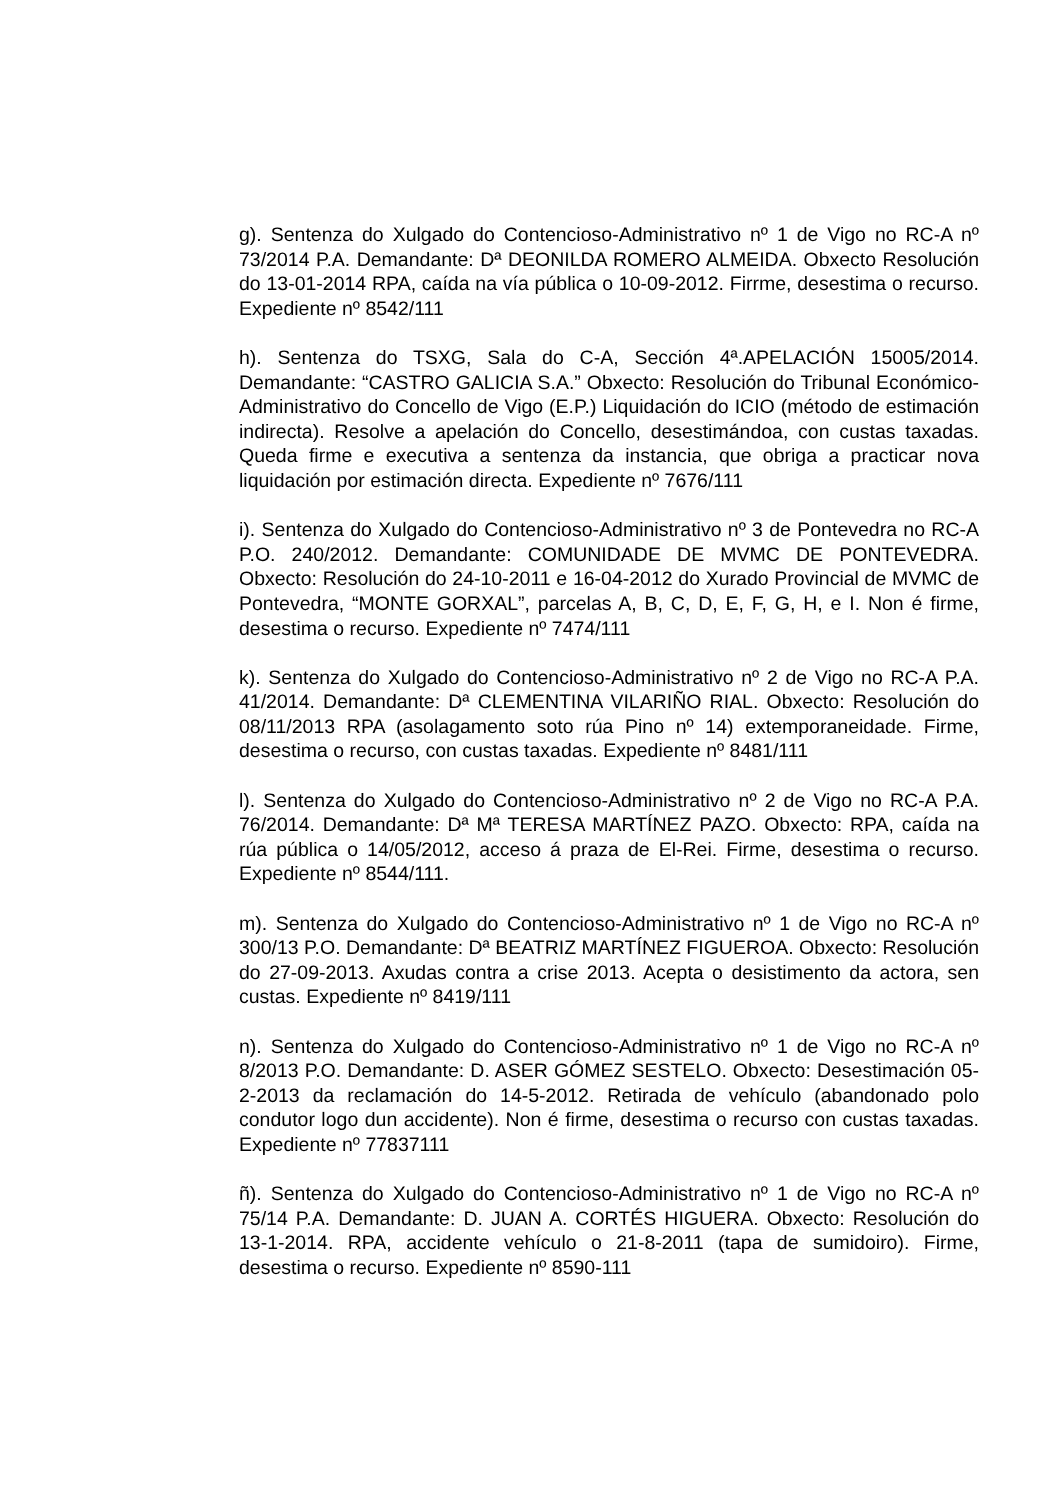g). Sentenza do Xulgado do Contencioso-Administrativo nº 1 de Vigo no RC-A nº 73/2014 P.A. Demandante: Dª DEONILDA ROMERO ALMEIDA. Obxecto Resolución do 13-01-2014 RPA, caída na vía pública o 10-09-2012. Firrme, desestima o recurso. Expediente nº 8542/111
h). Sentenza do TSXG, Sala do C-A, Sección 4ª.APELACIÓN 15005/2014. Demandante: “CASTRO GALICIA S.A.” Obxecto: Resolución do Tribunal Económico-Administrativo do Concello de Vigo (E.P.) Liquidación do ICIO (método de estimación indirecta). Resolve a apelación do Concello, desestimándoa, con custas taxadas. Queda firme e executiva a sentenza da instancia, que obriga a practicar nova liquidación por estimación directa. Expediente nº 7676/111
i). Sentenza do Xulgado do Contencioso-Administrativo nº 3 de Pontevedra no RC-A P.O. 240/2012. Demandante: COMUNIDADE DE MVMC DE PONTEVEDRA. Obxecto: Resolución do 24-10-2011 e 16-04-2012 do Xurado Provincial de MVMC de Pontevedra, “MONTE GORXAL”, parcelas A, B, C, D, E, F, G, H, e I. Non é firme, desestima o recurso. Expediente nº 7474/111
k). Sentenza do Xulgado do Contencioso-Administrativo nº 2 de Vigo no RC-A P.A. 41/2014. Demandante: Dª CLEMENTINA VILARIÑO RIAL. Obxecto: Resolución do 08/11/2013 RPA (asolagamento soto rúa Pino nº 14) extemporaneidade. Firme, desestima o recurso, con custas taxadas. Expediente nº 8481/111
l). Sentenza do Xulgado do Contencioso-Administrativo nº 2 de Vigo no RC-A P.A. 76/2014. Demandante: Dª Mª TERESA MARTÍNEZ PAZO. Obxecto: RPA, caída na rúa pública o 14/05/2012, acceso á praza de El-Rei. Firme, desestima o recurso. Expediente nº 8544/111.
m). Sentenza do Xulgado do Contencioso-Administrativo nº 1 de Vigo no RC-A nº 300/13 P.O. Demandante: Dª BEATRIZ MARTÍNEZ FIGUEROA. Obxecto: Resolución do 27-09-2013. Axudas contra a crise 2013. Acepta o desistimento da actora, sen custas. Expediente nº 8419/111
n). Sentenza do Xulgado do Contencioso-Administrativo nº 1 de Vigo no RC-A nº 8/2013 P.O. Demandante: D. ASER GÓMEZ SESTELO. Obxecto: Desestimación 05-2-2013 da reclamación do 14-5-2012. Retirada de vehículo (abandonado polo condutor logo dun accidente). Non é firme, desestima o recurso con custas taxadas. Expediente nº 77837111
ñ). Sentenza do Xulgado do Contencioso-Administrativo nº 1 de Vigo no RC-A nº 75/14 P.A. Demandante: D. JUAN A. CORTÉS HIGUERA. Obxecto: Resolución do 13-1-2014. RPA, accidente vehículo o 21-8-2011 (tapa de sumidoiro). Firme, desestima o recurso. Expediente nº 8590-111